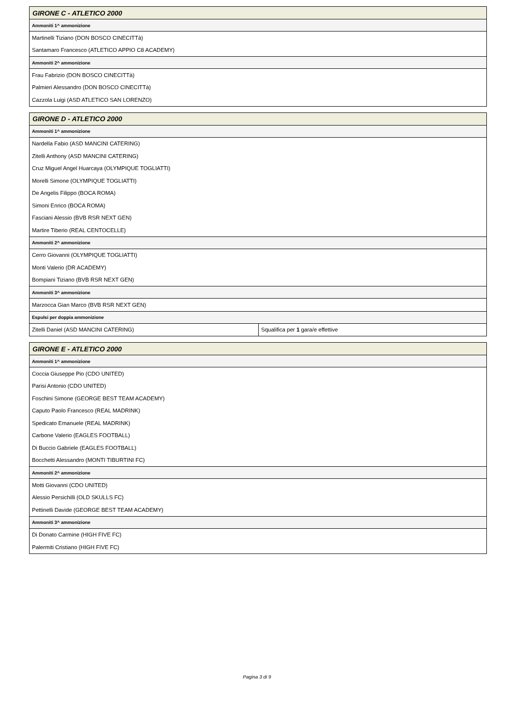| GIRONE C - ATLETICO 2000 |
| --- |
| Ammoniti 1^ ammonizione |
| Martinelli Tiziano (DON BOSCO CINECITTà) |
| Santamaro Francesco (ATLETICO APPIO C8 ACADEMY) |
| Ammoniti 2^ ammonizione |
| Frau Fabrizio (DON BOSCO CINECITTà) |
| Palmieri Alessandro (DON BOSCO CINECITTà) |
| Cazzola Luigi (ASD ATLETICO SAN LORENZO) |
| GIRONE D - ATLETICO 2000 | |
| --- | --- |
| Ammoniti 1^ ammonizione | |
| Nardella Fabio (ASD MANCINI CATERING) | |
| Zitelli Anthony (ASD MANCINI CATERING) | |
| Cruz Miguel Angel Huarcaya (OLYMPIQUE TOGLIATTI) | |
| Morelli Simone (OLYMPIQUE TOGLIATTI) | |
| De Angelis Filippo (BOCA ROMA) | |
| Simoni Enrico (BOCA ROMA) | |
| Fasciani Alessio (BVB RSR NEXT GEN) | |
| Martire Tiberio (REAL CENTOCELLE) | |
| Ammoniti 2^ ammonizione | |
| Cerro Giovanni (OLYMPIQUE TOGLIATTI) | |
| Monti Valerio (DR ACADEMY) | |
| Bompiani Tiziano (BVB RSR NEXT GEN) | |
| Ammoniti 3^ ammonizione | |
| Marzocca Gian Marco (BVB RSR NEXT GEN) | |
| Espulsi per doppia ammonizione | |
| Zitelli Daniel (ASD MANCINI CATERING) | Squalifica per 1 gara/e effettive |
| GIRONE E - ATLETICO 2000 |
| --- |
| Ammoniti 1^ ammonizione |
| Coccia Giuseppe Pio (CDO UNITED) |
| Parisi Antonio (CDO UNITED) |
| Foschini Simone (GEORGE BEST TEAM ACADEMY) |
| Caputo Paolo Francesco (REAL MADRINK) |
| Spedicato Emanuele (REAL MADRINK) |
| Carbone Valerio (EAGLES FOOTBALL) |
| Di Buccio Gabriele (EAGLES FOOTBALL) |
| Bocchetti Alessandro (MONTI TIBURTINI FC) |
| Ammoniti 2^ ammonizione |
| Motti Giovanni (CDO UNITED) |
| Alessio Persichilli (OLD SKULLS FC) |
| Pettinelli Davide (GEORGE BEST TEAM ACADEMY) |
| Ammoniti 3^ ammonizione |
| Di Donato Carmine (HIGH FIVE FC) |
| Palermiti Cristiano (HIGH FIVE FC) |
Pagina 3 di 9